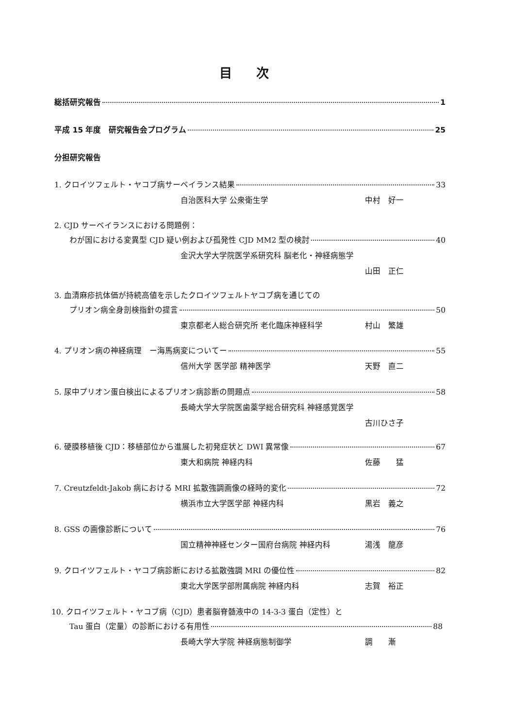目次
総括研究報告 1
平成 15 年度　研究報告会プログラム 25
分担研究報告
1. クロイツフェルト・ヤコブ病サーベイランス結果 33
自治医科大学 公衆衛生学 中村　好一
2. CJD サーベイランスにおける問題例：
わが国における変異型 CJD 疑い例および孤発性 CJD MM2 型の検討 40
金沢大学大学院医学系研究科 脳老化・神経病態学
山田　正仁
3. 血清麻疹抗体価が持続高値を示したクロイツフェルトヤコブ病を通じての
プリオン病全身剖検指針の提言 50
東京都老人総合研究所 老化臨床神経科学 村山　繁雄
4. プリオン病の神経病理　ー海馬病変についてー 55
信州大学 医学部 精神医学 天野　直二
5. 尿中プリオン蛋白検出によるプリオン病診断の問題点 58
長崎大学大学院医歯薬学総合研究科 神経感覚医学
古川ひさ子
6. 硬膜移植後 CJD：移植部位から進展した初発症状と DWI 異常像 67
東大和病院 神経内科 佐藤　　猛
7. Creutzfeldt-Jakob 病における MRI 拡散強調画像の経時的変化 72
横浜市立大学医学部 神経内科 黒岩　義之
8. GSS の画像診断について 76
国立精神神経センター国府台病院 神経内科 湯浅　龍彦
9. クロイツフェルト・ヤコブ病診断における拡散強調 MRI の優位性 82
東北大学医学部附属病院 神経内科 志賀　裕正
10. クロイツフェルト・ヤコブ病（CJD）患者脳脊髄液中の 14-3-3 蛋白（定性）と
Tau 蛋白（定量）の診断における有用性 88
長崎大学大学院 神経病態制御学 調　　漸